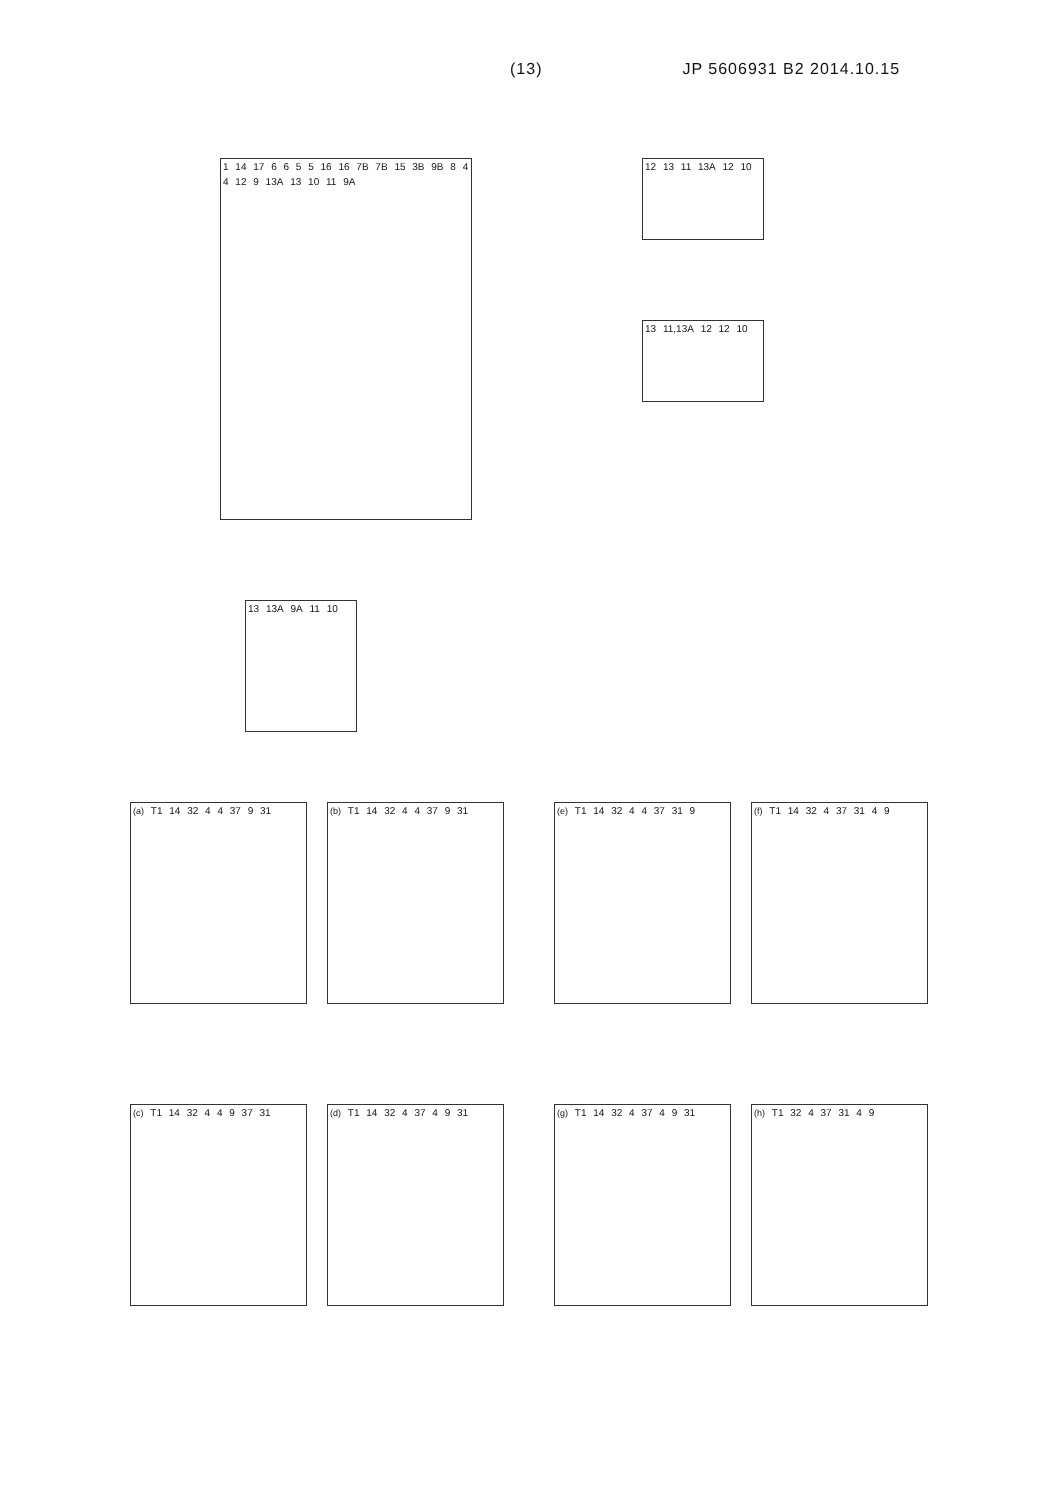(13) JP 5606931 B2 2014.10.15
1 14 17 6 6 5 5 16 16 7B 7B 15 3B 9B 8 4 4 12 9 13A 13 10 11 9A
12 13 11 13A 12 10
13 11,13A 12 12 10
13 13A 9A 11 10
(a) T1 14 32 4 4 37 9 31 (b) T1 14 32 4 4 37 9 31 (e) T1 14 32 4 4 37 31 9 (f) T1 14 32 4 37 31 4 9
(c) T1 14 32 4 4 9 37 31 (d) T1 14 32 4 37 4 9 31 (g) T1 14 32 4 37 4 9 31 (h) T1 32 4 37 31 4 9